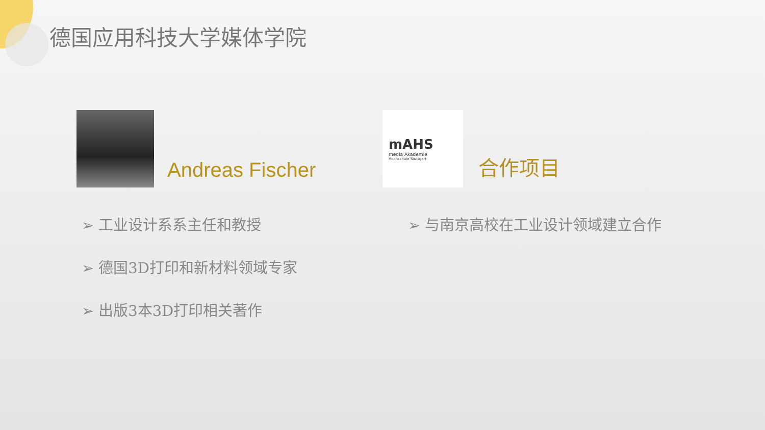德国应用科技大学媒体学院
Andreas Fischer
➢ 工业设计系系主任和教授
➢ 德国3D打印和新材料领域专家
➢ 出版3本3D打印相关著作
mAHS
media Akademie
Hochschule Stuttgart
合作项目
➢ 与南京高校在工业设计领域建立合作